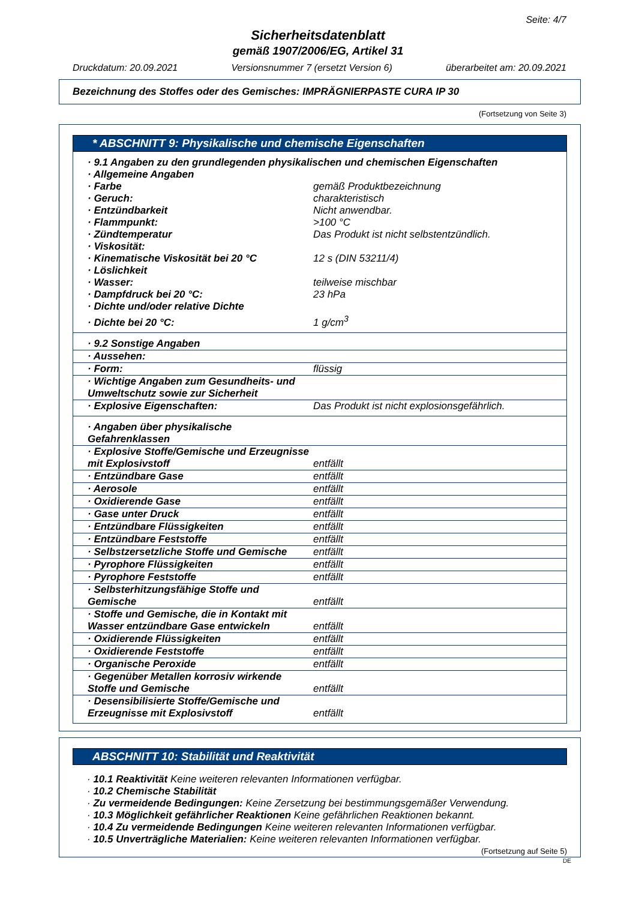Seite: 4/7
Sicherheitsdatenblatt
gemäß 1907/2006/EG, Artikel 31
Druckdatum: 20.09.2021 Versionsnummer 7 (ersetzt Version 6) überarbeitet am: 20.09.2021
Bezeichnung des Stoffes oder des Gemisches: IMPRÄGNIERPASTE CURA IP 30
(Fortsetzung von Seite 3)
* ABSCHNITT 9: Physikalische und chemische Eigenschaften
| · 9.1 Angaben zu den grundlegenden physikalischen und chemischen Eigenschaften | |
| · Allgemeine Angaben | |
| · Farbe | gemäß Produktbezeichnung |
| · Geruch: | charakteristisch |
| · Entzündbarkeit | Nicht anwendbar. |
| · Flammpunkt: | >100 °C |
| · Zündtemperatur | Das Produkt ist nicht selbstentzündlich. |
| · Viskosität: | |
| · Kinematische Viskosität bei 20 °C | 12 s (DIN 53211/4) |
| · Löslichkeit | |
| · Wasser: | teilweise mischbar |
| · Dampfdruck bei 20 °C: | 23 hPa |
| · Dichte und/oder relative Dichte | |
| · Dichte bei 20 °C: | 1 g/cm<sup>3</sup> |
| · 9.2 Sonstige Angaben | |
| · Aussehen: | |
| · Form: | flüssig |
| · Wichtige Angaben zum Gesundheits- und Umweltschutz sowie zur Sicherheit | |
| · Explosive Eigenschaften: | Das Produkt ist nicht explosionsgefährlich. |
| · Angaben über physikalische Gefahrenklassen | |
| · Explosive Stoffe/Gemische und Erzeugnisse mit Explosivstoff | entfällt |
| · Entzündbare Gase | entfällt |
| · Aerosole | entfällt |
| · Oxidierende Gase | entfällt |
| · Gase unter Druck | entfällt |
| · Entzündbare Flüssigkeiten | entfällt |
| · Entzündbare Feststoffe | entfällt |
| · Selbstzersetzliche Stoffe und Gemische | entfällt |
| · Pyrophore Flüssigkeiten | entfällt |
| · Pyrophore Feststoffe | entfällt |
| · Selbsterhitzungsfähige Stoffe und Gemische | entfällt |
| · Stoffe und Gemische, die in Kontakt mit Wasser entzündbare Gase entwickeln | entfällt |
| · Oxidierende Flüssigkeiten | entfällt |
| · Oxidierende Feststoffe | entfällt |
| · Organische Peroxide | entfällt |
| · Gegenüber Metallen korrosiv wirkende Stoffe und Gemische | entfällt |
| · Desensibilisierte Stoffe/Gemische und Erzeugnisse mit Explosivstoff | entfällt |
ABSCHNITT 10: Stabilität und Reaktivität
· 10.1 Reaktivität Keine weiteren relevanten Informationen verfügbar.
· 10.2 Chemische Stabilität
· Zu vermeidende Bedingungen: Keine Zersetzung bei bestimmungsgemäßer Verwendung.
· 10.3 Möglichkeit gefährlicher Reaktionen Keine gefährlichen Reaktionen bekannt.
· 10.4 Zu vermeidende Bedingungen Keine weiteren relevanten Informationen verfügbar.
· 10.5 Unverträgliche Materialien: Keine weiteren relevanten Informationen verfügbar.
(Fortsetzung auf Seite 5)
DE